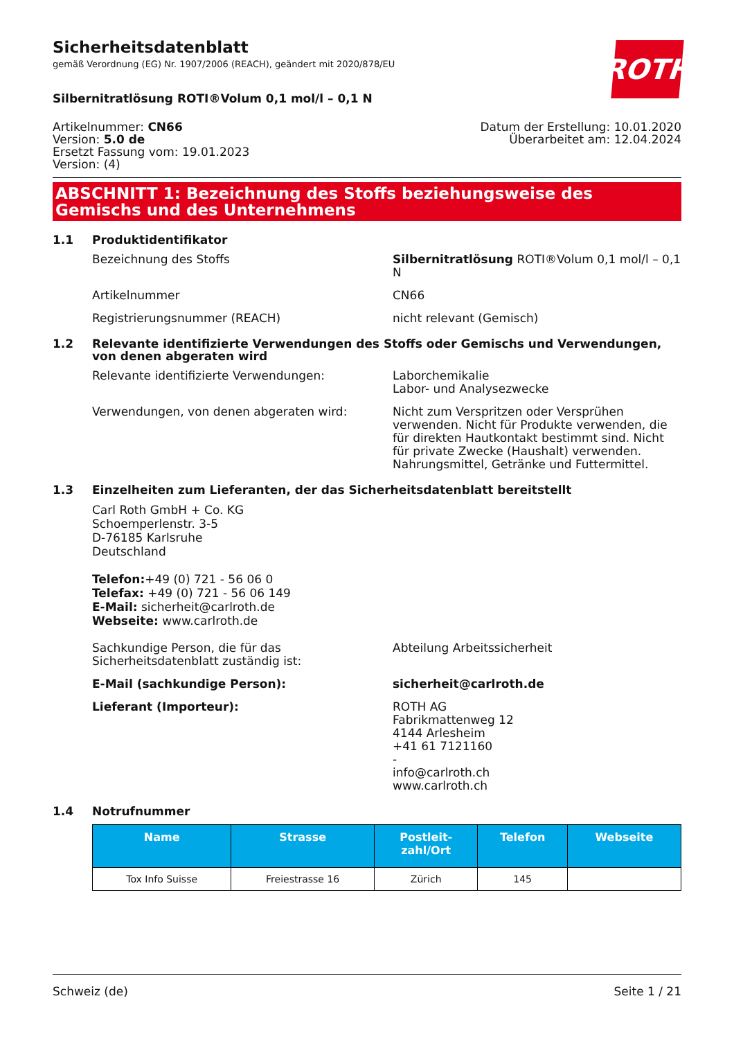Sicherheitsdatenblatt
gemäß Verordnung (EG) Nr. 1907/2006 (REACH), geändert mit 2020/878/EU
ROTH
Silbernitratlösung ROTI®Volum 0,1 mol/l – 0,1 N
Artikelnummer: CN66
Version: 5.0 de
Ersetzt Fassung vom: 19.01.2023
Version: (4)
Datum der Erstellung: 10.01.2020
Überarbeitet am: 12.04.2024
ABSCHNITT 1: Bezeichnung des Stoffs beziehungsweise des Gemischs und des Unternehmens
1.1 Produktidentifikator
Bezeichnung des Stoffs Silbernitratlösung ROTI®Volum 0,1 mol/l – 0,1 N
Artikelnummer CN66
Registrierungsnummer (REACH) nicht relevant (Gemisch)
1.2 Relevante identifizierte Verwendungen des Stoffs oder Gemischs und Verwendungen, von denen abgeraten wird
Relevante identifizierte Verwendungen: Laborchemikalie
Labor- und Analysezwecke
Verwendungen, von denen abgeraten wird: Nicht zum Verspritzen oder Versprühen verwenden. Nicht für Produkte verwenden, die für direkten Hautkontakt bestimmt sind. Nicht für private Zwecke (Haushalt) verwenden. Nahrungsmittel, Getränke und Futtermittel.
1.3 Einzelheiten zum Lieferanten, der das Sicherheitsdatenblatt bereitstellt
Carl Roth GmbH + Co. KG
Schoemperlenstr. 3-5
D-76185 Karlsruhe
Deutschland
Telefon:+49 (0) 721 - 56 06 0
Telefax: +49 (0) 721 - 56 06 149
E-Mail: sicherheit@carlroth.de
Webseite: www.carlroth.de
Sachkundige Person, die für das Sicherheitsdatenblatt zuständig ist:
Abteilung Arbeitssicherheit
E-Mail (sachkundige Person): sicherheit@carlroth.de
Lieferant (Importeur): ROTH AG
Fabrikmattenweg 12
4144 Arlesheim
+41 61 7121160
-
info@carlroth.ch
www.carlroth.ch
1.4 Notrufnummer
| Name | Strasse | Postleit- zahl/Ort | Telefon | Webseite |
| --- | --- | --- | --- | --- |
| Tox Info Suisse | Freiestrasse 16 | Zürich | 145 | |
Schweiz (de) Seite 1 / 21